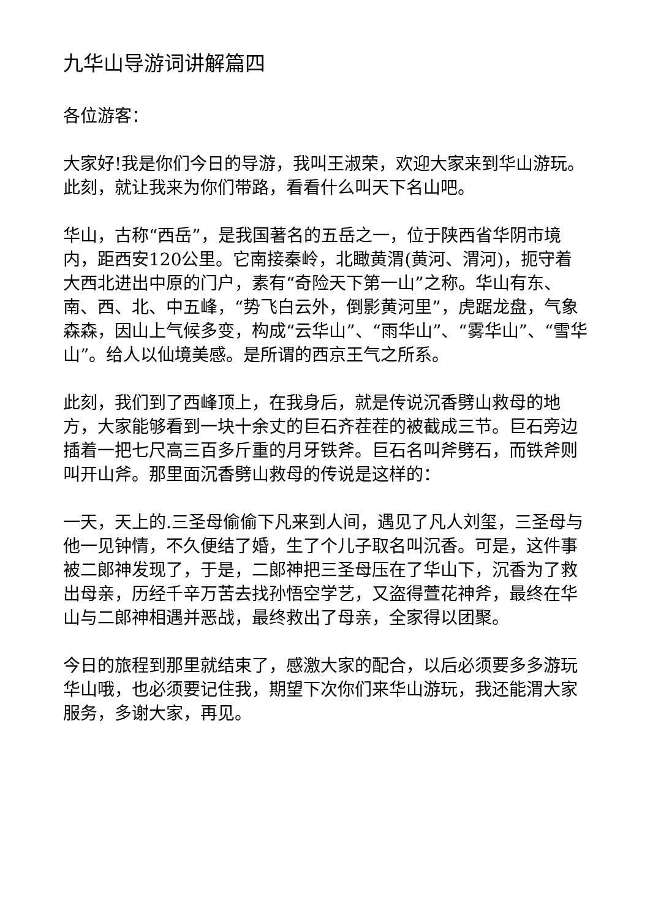九华山导游词讲解篇四
各位游客：
大家好!我是你们今日的导游，我叫王淑荣，欢迎大家来到华山游玩。此刻，就让我来为你们带路，看看什么叫天下名山吧。
华山，古称“西岳”，是我国著名的五岳之一，位于陕西省华阴市境内，距西安120公里。它南接秦岭，北瞰黄渭(黄河、渭河)，扼守着大西北进出中原的门户，素有“奇险天下第一山”之称。华山有东、南、西、北、中五峰，“势飞白云外，倒影黄河里”，虎踞龙盘，气象森森，因山上气候多变，构成“云华山”、“雨华山”、“雾华山”、“雪华山”。给人以仙境美感。是所谓的西京王气之所系。
此刻，我们到了西峰顶上，在我身后，就是传说沉香劈山救母的地方，大家能够看到一块十余丈的巨石齐茬茬的被截成三节。巨石旁边插着一把七尺高三百多斤重的月牙铁斧。巨石名叫斧劈石，而铁斧则叫开山斧。那里面沉香劈山救母的传说是这样的：
一天，天上的.三圣母偷偷下凡来到人间，遇见了凡人刘玺，三圣母与他一见钟情，不久便结了婚，生了个儿子取名叫沉香。可是，这件事被二郎神发现了，于是，二郎神把三圣母压在了华山下，沉香为了救出母亲，历经千辛万苦去找孙悟空学艺，又盗得萱花神斧，最终在华山与二郎神相遇并恶战，最终救出了母亲，全家得以团聚。
今日的旅程到那里就结束了，感激大家的配合，以后必须要多多游玩华山哦，也必须要记住我，期望下次你们来华山游玩，我还能渭大家服务，多谢大家，再见。